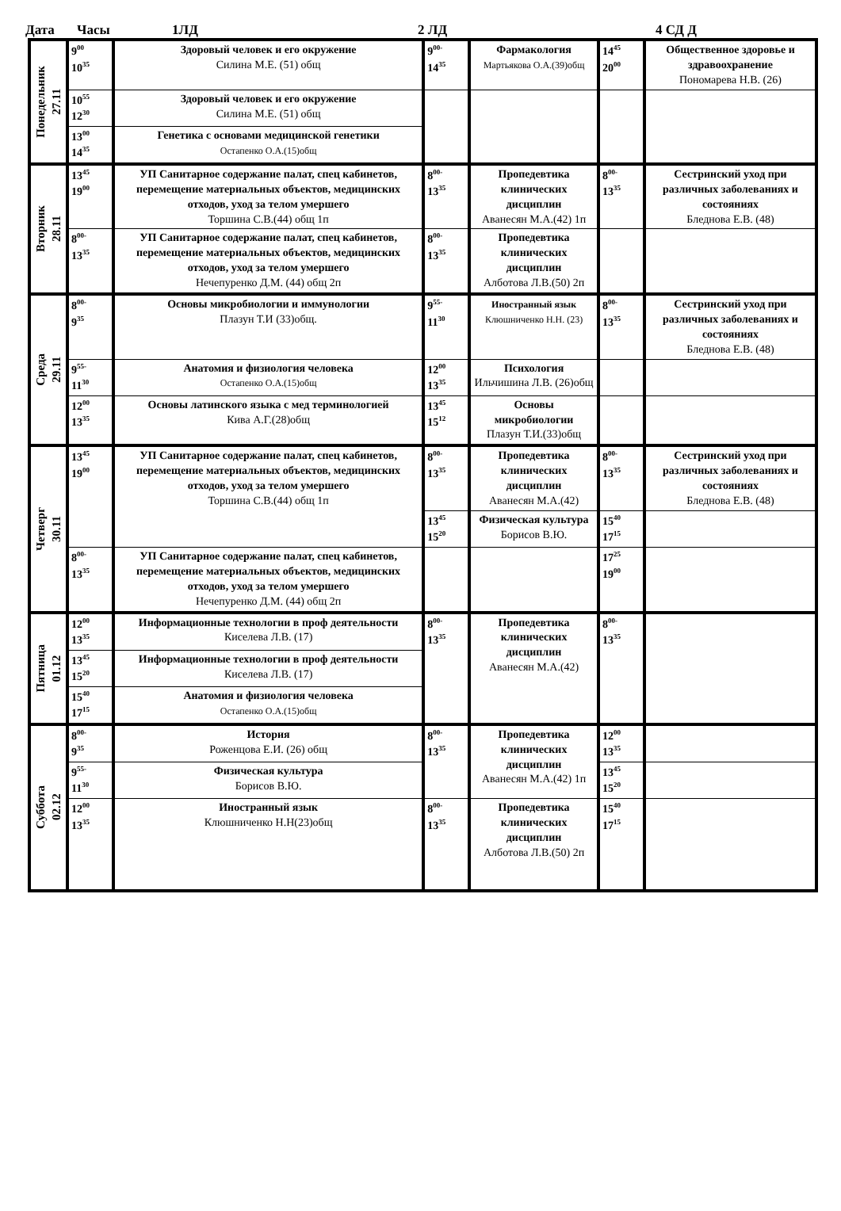Дата Часы 1ЛД 2 ЛД 4 СД Д
| Понедельник 27.11 | 9<sup>00</sup> 10<sup>35</sup> | Здоровый человек и его окружение Силина М.Е. (51) общ | 9<sup>00-</sup> 14<sup>35</sup> | Фармакология Мартьякова О.А.(39)общ | 14<sup>45</sup> 20<sup>00</sup> | Общественное здоровье и здравоохранение Пономарева Н.В. (26) |
| | 10<sup>55</sup> 12<sup>30</sup> | Здоровый человек и его окружение Силина М.Е. (51) общ | | | | |
| | 13<sup>00</sup> 14<sup>35</sup> | Генетика с основами медицинской генетики Остапенко О.А.(15)общ | | | | |
| Вторник 28.11 | 13<sup>45</sup> 19<sup>00</sup> | УП Санитарное содержание палат, спец кабинетов, перемещение материальных объектов, медицинских отходов, уход за телом умершего Торшина С.В.(44) общ 1п | 8<sup>00-</sup> 13<sup>35</sup> | Пропедевтика клинических дисциплин Аванесян М.А.(42) 1п | 8<sup>00-</sup> 13<sup>35</sup> | Сестринский уход при различных заболеваниях и состояниях Бледнова Е.В. (48) |
| | 8<sup>00-</sup> 13<sup>35</sup> | УП Санитарное содержание палат, спец кабинетов, перемещение материальных объектов, медицинских отходов, уход за телом умершего Нечепуренко Д.М. (44) общ 2п | 8<sup>00-</sup> 13<sup>35</sup> | Пропедевтика клинических дисциплин Алботова Л.В.(50) 2п | | |
| Среда 29.11 | 8<sup>00-</sup> 9<sup>35</sup> | Основы микробиологии и иммунологии Плазун Т.И (33)общ. | 9<sup>55-</sup> 11<sup>30</sup> | Иностранный язык Клюшниченко Н.Н. (23) | 8<sup>00-</sup> 13<sup>35</sup> | Сестринский уход при различных заболеваниях и состояниях Бледнова Е.В. (48) |
| | 9<sup>55-</sup> 11<sup>30</sup> | Анатомия и физиология человека Остапенко О.А.(15)общ | 12<sup>00</sup> 13<sup>35</sup> | Психология Ильчишина Л.В. (26)общ | | |
| | 12<sup>00</sup> 13<sup>35</sup> | Основы латинского языка с мед терминологией Кива А.Г.(28)общ | 13<sup>45</sup> 15<sup>12</sup> | Основы микробиологии Плазун Т.И.(33)общ | | |
| Четверг 30.11 | 13<sup>45</sup> 19<sup>00</sup> | УП Санитарное содержание палат, спец кабинетов, перемещение материальных объектов, медицинских отходов, уход за телом умершего Торшина С.В.(44) общ 1п | 8<sup>00-</sup> 13<sup>35</sup> | Пропедевтика клинических дисциплин Аванесян М.А.(42) | 8<sup>00-</sup> 13<sup>35</sup> | Сестринский уход при различных заболеваниях и состояниях Бледнова Е.В. (48) |
| | | | 13<sup>45</sup> 15<sup>20</sup> | Физическая культура Борисов В.Ю. | 15<sup>40</sup> 17<sup>15</sup> | |
| | 8<sup>00-</sup> 13<sup>35</sup> | УП Санитарное содержание палат, спец кабинетов, перемещение материальных объектов, медицинских отходов, уход за телом умершего Нечепуренко Д.М. (44) общ 2п | | | 17<sup>25</sup> 19<sup>00</sup> | |
| Пятница 01.12 | 12<sup>00</sup> 13<sup>35</sup> | Информационные технологии в проф деятельности Киселева Л.В. (17) | 8<sup>00-</sup> 13<sup>35</sup> | Пропедевтика клинических дисциплин Аванесян М.А.(42) | 8<sup>00-</sup> 13<sup>35</sup> | |
| | 13<sup>45</sup> 15<sup>20</sup> | Информационные технологии в проф деятельности Киселева Л.В. (17) | | | | |
| | 15<sup>40</sup> 17<sup>15</sup> | Анатомия и физиология человека Остапенко О.А.(15)общ | | | | |
| Суббота 02.12 | 8<sup>00-</sup> 9<sup>35</sup> | История Роженцова Е.И. (26) общ | 8<sup>00-</sup> 13<sup>35</sup> | Пропедевтика клинических дисциплин Аванесян М.А.(42) 1п | 12<sup>00</sup> 13<sup>35</sup> | |
| | 9<sup>55-</sup> 11<sup>30</sup> | Физическая культура Борисов В.Ю. | | | 13<sup>45</sup> 15<sup>20</sup> | |
| | 12<sup>00</sup> 13<sup>35</sup> | Иностранный язык Клюшниченко Н.Н(23)общ | 8<sup>00-</sup> 13<sup>35</sup> | Пропедевтика клинических дисциплин Алботова Л.В.(50) 2п | 15<sup>40</sup> 17<sup>15</sup> | |